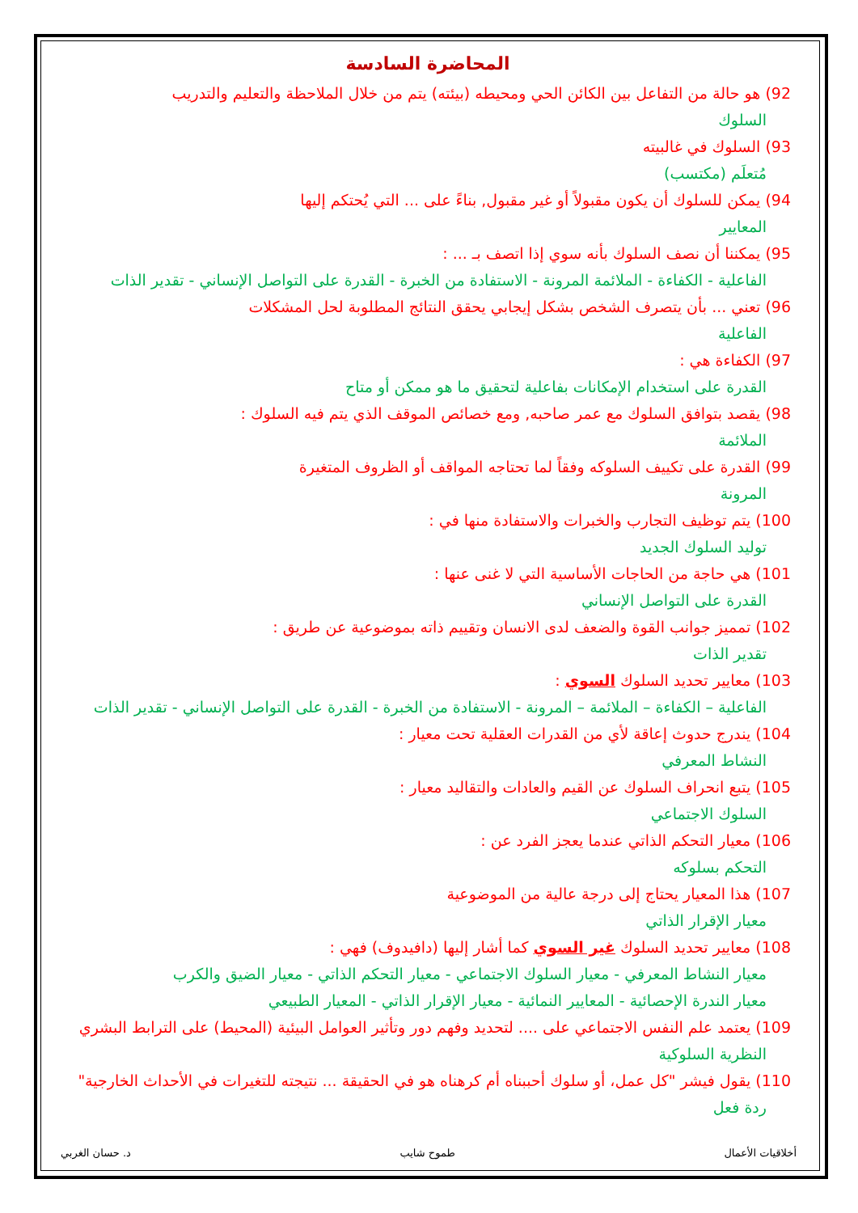المحاضرة السادسة
92) هو حالة من التفاعل بين الكائن الحي ومحيطه (بيئته) يتم من خلال الملاحظة والتعليم والتدريب
السلوك
93) السلوك في غالبيته
مُتعلَم (مكتسب)
94) يمكن للسلوك أن يكون مقبولاً أو غير مقبول, بناءً على ... التي يُحتكم إليها
المعايير
95) يمكننا أن نصف السلوك بأنه سوي إذا اتصف بـ ... :
الفاعلية - الكفاءة - الملائمة المرونة - الاستفادة من الخبرة - القدرة على التواصل الإنساني - تقدير الذات
96) تعني ... بأن يتصرف الشخص بشكل إيجابي يحقق النتائج المطلوبة لحل المشكلات
الفاعلية
97) الكفاءة هي :
القدرة على استخدام الإمكانات بفاعلية لتحقيق ما هو ممكن أو متاح
98) يقصد بتوافق السلوك مع عمر صاحبه, ومع خصائص الموقف الذي يتم فيه السلوك :
الملائمة
99) القدرة على تكييف السلوكه وفقاً لما تحتاجه المواقف أو الظروف المتغيرة
المرونة
100) يتم توظيف التجارب والخبرات والاستفادة منها في :
توليد السلوك الجديد
101) هي حاجة من الحاجات الأساسية التي لا غنى عنها :
القدرة على التواصل الإنساني
102) تمميز جوانب القوة والضعف لدى الانسان وتقييم ذاته بموضوعية عن طريق :
تقدير الذات
103) معايير تحديد السلوك السوي :
الفاعلية – الكفاءة – الملائمة – المرونة - الاستفادة من الخبرة - القدرة على التواصل الإنساني - تقدير الذات
104) يندرج حدوث إعاقة لأي من القدرات العقلية تحت معيار :
النشاط المعرفي
105) يتبع انحراف السلوك عن القيم والعادات والتقاليد معيار :
السلوك الاجتماعي
106) معيار التحكم الذاتي عندما يعجز الفرد عن :
التحكم بسلوكه
107) هذا المعيار يحتاج إلى درجة عالية من الموضوعية
معيار الإقرار الذاتي
108) معايير تحديد السلوك غير السوي كما أشار إليها (دافيدوف) فهي :
معيار النشاط المعرفي - معيار السلوك الاجتماعي - معيار التحكم الذاتي - معيار الضيق والكرب
معيار الندرة الإحصائية - المعايير النمائية - معيار الإقرار الذاتي - المعيار الطبيعي
109) يعتمد علم النفس الاجتماعي على .... لتحديد وفهم دور وتأثير العوامل البيئية (المحيط) على الترابط البشري
النظرية السلوكية
110) يقول فيشر "كل عمل، أو سلوك أحببناه أم كرهناه هو في الحقيقة ... نتيجته للتغيرات في الأحداث الخارجية"
ردة فعل
أخلاقيات الأعمال طموح شايب د. حسان الغربي